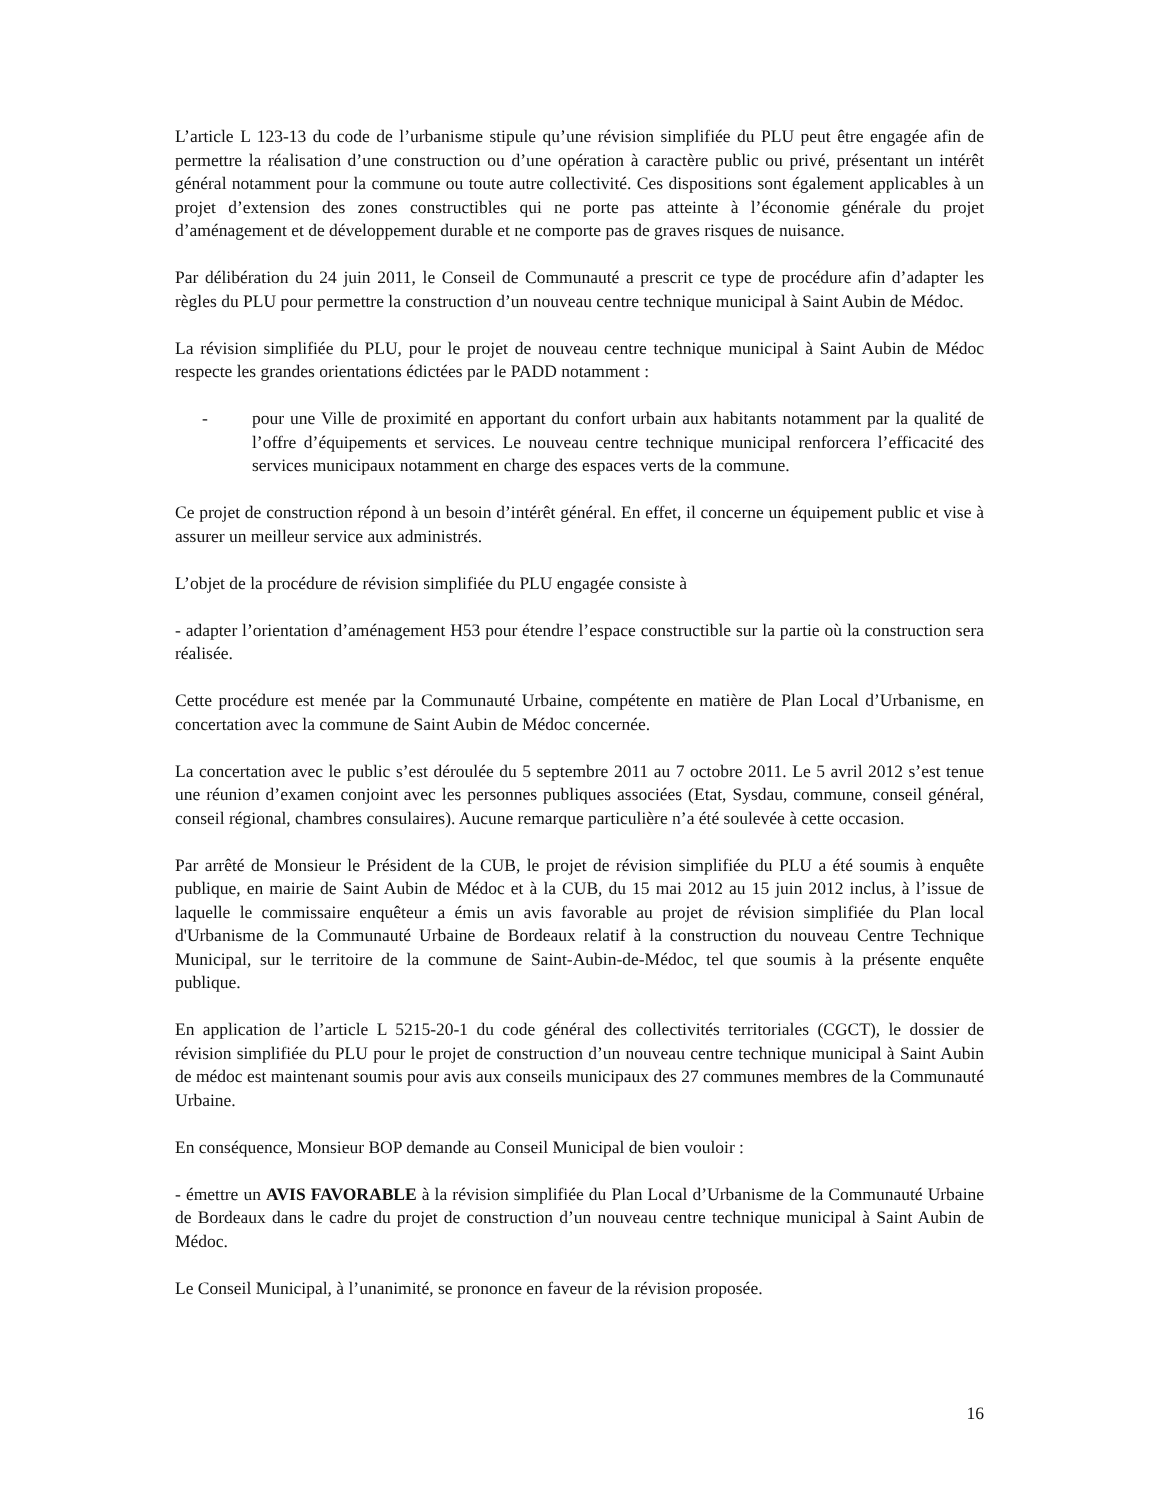L’article L 123-13 du code de l’urbanisme stipule qu’une révision simplifiée du PLU peut être engagée afin de permettre la réalisation d’une construction ou d’une opération à caractère public ou privé, présentant un intérêt général notamment pour la commune ou toute autre collectivité. Ces dispositions sont également applicables à un projet d’extension des zones constructibles qui ne porte pas atteinte à l’économie générale du projet d’aménagement et de développement durable et ne comporte pas de graves risques de nuisance.
Par délibération du 24 juin 2011, le Conseil de Communauté a prescrit ce type de procédure afin d’adapter les règles du PLU pour permettre la construction d’un nouveau centre technique municipal à Saint Aubin de Médoc.
La révision simplifiée du PLU, pour le projet de nouveau centre technique municipal à Saint Aubin de Médoc respecte les grandes orientations édictées par le PADD notamment :
- pour une Ville de proximité en apportant du confort urbain aux habitants notamment par la qualité de l’offre d’équipements et services. Le nouveau centre technique municipal renforcera l’efficacité des services municipaux notamment en charge des espaces verts de la commune.
Ce projet de construction répond à un besoin d’intérêt général. En effet, il concerne un équipement public et vise à assurer un meilleur service aux administrés.
L’objet de la procédure de révision simplifiée du PLU engagée consiste à
- adapter l’orientation d’aménagement H53 pour étendre l’espace constructible sur la partie où la construction sera réalisée.
Cette procédure est menée par la Communauté Urbaine, compétente en matière de Plan Local d’Urbanisme, en concertation avec la commune de Saint Aubin de Médoc concernée.
La concertation avec le public s’est déroulée du 5 septembre 2011 au 7 octobre 2011. Le 5 avril 2012 s’est tenue une réunion d’examen conjoint avec les personnes publiques associées (Etat, Sysdau, commune, conseil général, conseil régional, chambres consulaires). Aucune remarque particulière n’a été soulevée à cette occasion.
Par arrêté de Monsieur le Président de la CUB, le projet de révision simplifiée du PLU a été soumis à enquête publique, en mairie de Saint Aubin de Médoc et à la CUB, du 15 mai 2012 au 15 juin 2012 inclus, à l’issue de laquelle le commissaire enquêteur a émis un avis favorable au projet de révision simplifiée du Plan local d'Urbanisme de la Communauté Urbaine de Bordeaux relatif à la construction du nouveau Centre Technique Municipal, sur le territoire de la commune de Saint-Aubin-de-Médoc, tel que soumis à la présente enquête publique.
En application de l’article L 5215-20-1 du code général des collectivités territoriales (CGCT), le dossier de révision simplifiée du PLU pour le projet de construction d’un nouveau centre technique municipal à Saint Aubin de médoc est maintenant soumis pour avis aux conseils municipaux des 27 communes membres de la Communauté Urbaine.
En conséquence, Monsieur BOP demande au Conseil Municipal de bien vouloir :
- émettre un AVIS FAVORABLE à la révision simplifiée du Plan Local d’Urbanisme de la Communauté Urbaine de Bordeaux dans le cadre du projet de construction d’un nouveau centre technique municipal à Saint Aubin de Médoc.
Le Conseil Municipal, à l’unanimité, se prononce en faveur de la révision proposée.
16